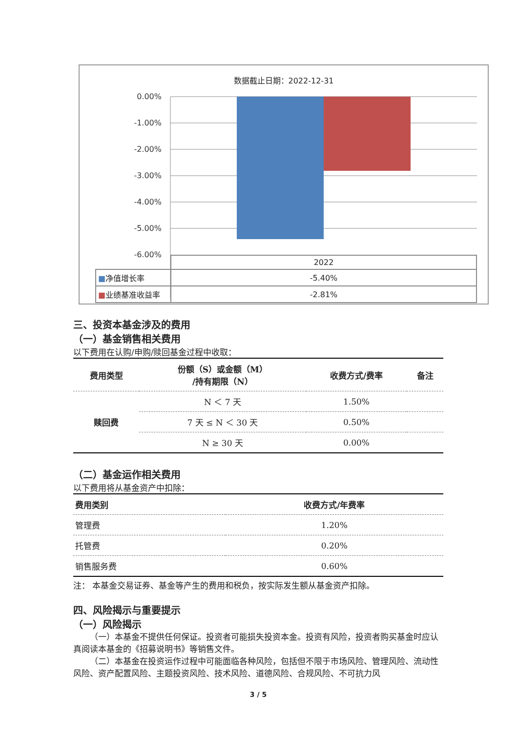数据截止日期：2022-12-31
0.00%
-1.00%
-2.00%
-3.00%
-4.00%
-5.00%
-6.00%
| | 2022 |
| ■ 净值增长率 | -5.40% |
| ■ 业绩基准收益率 | -2.81% |
三、投资本基金涉及的费用
（一）基金销售相关费用
以下费用在认购/申购/赎回基金过程中收取：
| 费用类型 | 份额（S）或金额（M） /持有期限（N） | 收费方式/费率 | 备注 |
| --- | --- | --- | --- |
| 赎回费 | N ＜ 7 天 | 1.50% | |
| | 7 天 ≤ N ＜ 30 天 | 0.50% | |
| | N ≥ 30 天 | 0.00% | |
（二）基金运作相关费用
以下费用将从基金资产中扣除：
| 费用类别 | 收费方式/年费率 |
| --- | --- |
| 管理费 | 1.20% |
| 托管费 | 0.20% |
| 销售服务费 | 0.60% |
注： 本基金交易证券、基金等产生的费用和税负，按实际发生额从基金资产扣除。
四、风险揭示与重要提示
（一）风险揭示
（一）本基金不提供任何保证。投资者可能损失投资本金。投资有风险，投资者购买基金时应认真阅读本基金的《招募说明书》等销售文件。
（二）本基金在投资运作过程中可能面临各种风险，包括但不限于市场风险、管理风险、流动性风险、资产配置风险、主题投资风险、技术风险、道德风险、合规风险、不可抗力风
3 / 5